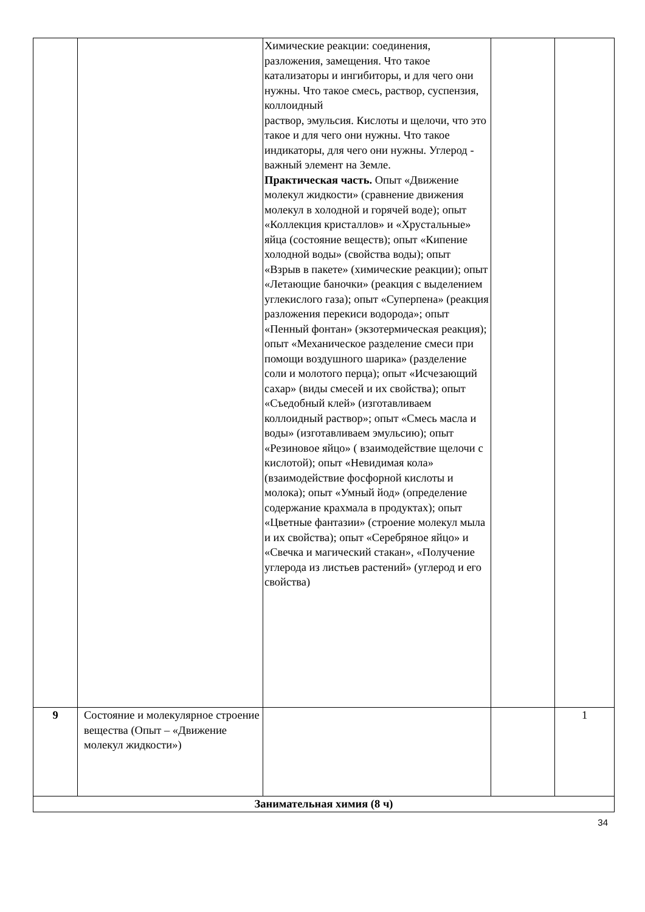| | | Химические реакции: соединения, разложения, замещения. Что такое катализаторы и ингибиторы, и для чего они нужны. Что такое смесь, раствор, суспензия, коллоидный раствор, эмульсия. Кислоты и щелочи, что это такое и для чего они нужны. Что такое индикаторы, для чего они нужны. Углерод - важный элемент на Земле. Практическая часть. Опыт «Движение молекул жидкости» (сравнение движения молекул в холодной и горячей воде); опыт «Коллекция кристаллов» и «Хрустальные» яйца (состояние веществ); опыт «Кипение холодной воды» (свойства воды); опыт «Взрыв в пакете» (химические реакции); опыт «Летающие баночки» (реакция с выделением углекислого газа); опыт «Суперпена» (реакция разложения перекиси водорода»; опыт «Пенный фонтан» (экзотермическая реакция); опыт «Механическое разделение смеси при помощи воздушного шарика» (разделение соли и молотого перца); опыт «Исчезающий сахар» (виды смесей и их свойства); опыт «Съедобный клей» (изготавливаем коллоидный раствор»; опыт «Смесь масла и воды» (изготавливаем эмульсию); опыт «Резиновое яйцо» ( взаимодействие щелочи с кислотой); опыт «Невидимая кола» (взаимодействие фосфорной кислоты и молока); опыт «Умный йод» (определение содержание крахмала в продуктах); опыт «Цветные фантазии» (строение молекул мыла и их свойства); опыт «Серебряное яйцо» и «Свечка и магический стакан», «Получение углерода из листьев растений» (углерод и его свойства) | | |
| 9 | Состояние и молекулярное строение вещества (Опыт – «Движение молекул жидкости») | | | 1 |
| Занимательная химия (8 ч) | | | | |
34